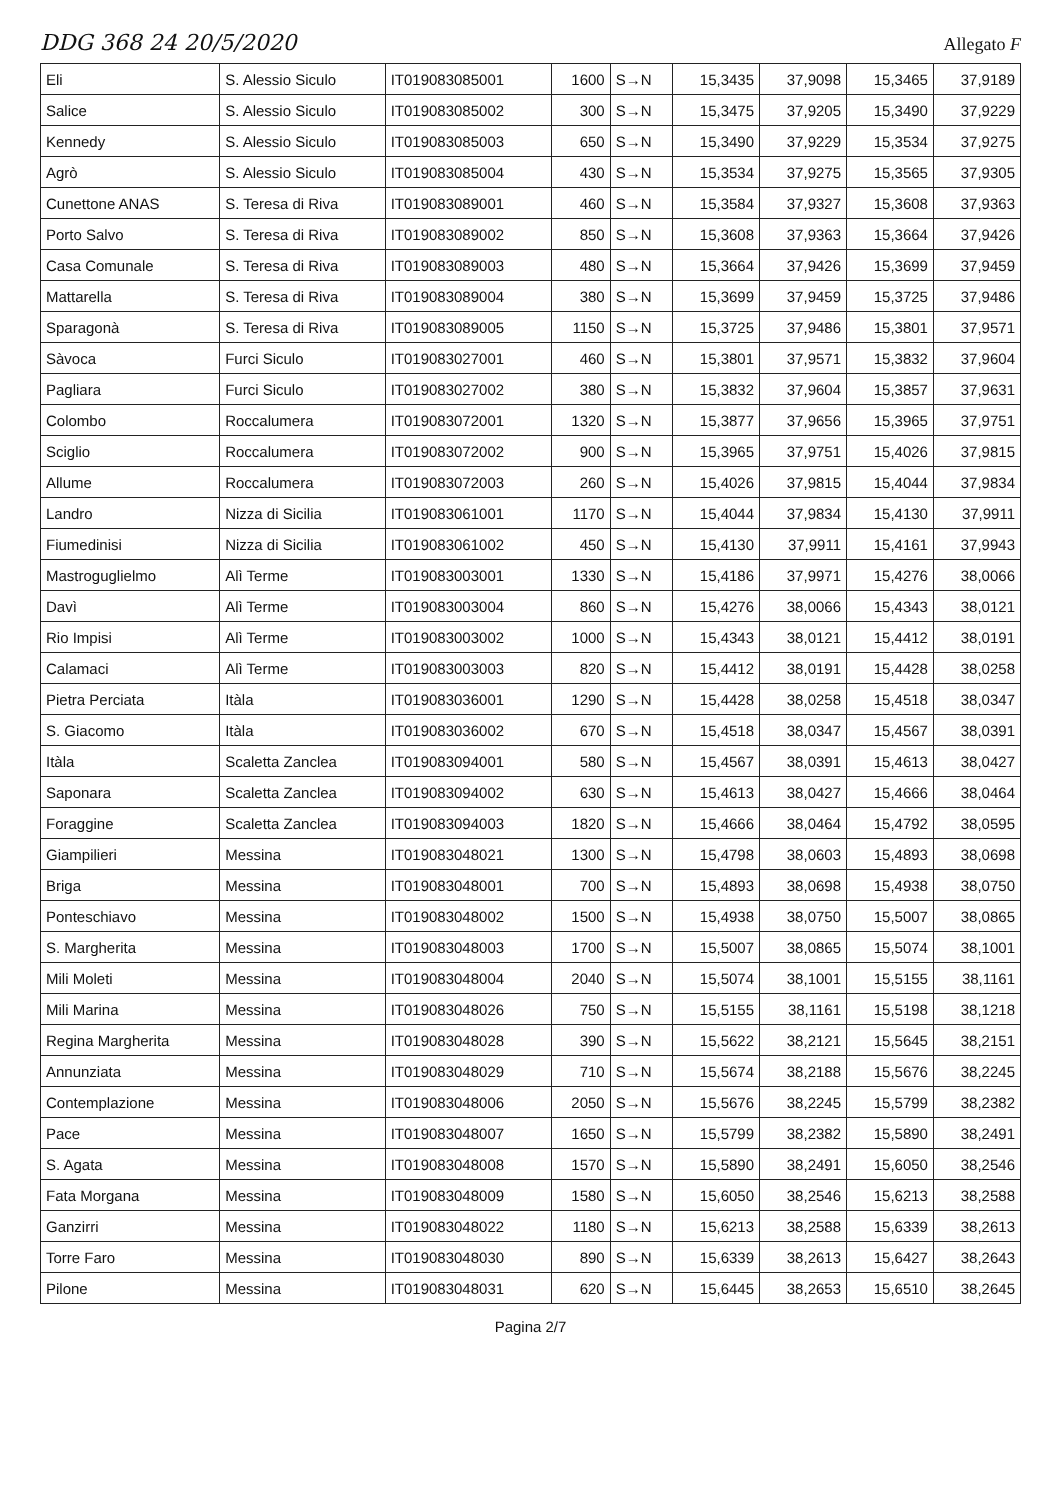DDG 368 24 20/5/2020 Allegato F
| Eli | S. Alessio Siculo | IT019083085001 | 1600 | S→N | 15,3435 | 37,9098 | 15,3465 | 37,9189 |
| Salice | S. Alessio Siculo | IT019083085002 | 300 | S→N | 15,3475 | 37,9205 | 15,3490 | 37,9229 |
| Kennedy | S. Alessio Siculo | IT019083085003 | 650 | S→N | 15,3490 | 37,9229 | 15,3534 | 37,9275 |
| Agrò | S. Alessio Siculo | IT019083085004 | 430 | S→N | 15,3534 | 37,9275 | 15,3565 | 37,9305 |
| Cunettone ANAS | S. Teresa di Riva | IT019083089001 | 460 | S→N | 15,3584 | 37,9327 | 15,3608 | 37,9363 |
| Porto Salvo | S. Teresa di Riva | IT019083089002 | 850 | S→N | 15,3608 | 37,9363 | 15,3664 | 37,9426 |
| Casa Comunale | S. Teresa di Riva | IT019083089003 | 480 | S→N | 15,3664 | 37,9426 | 15,3699 | 37,9459 |
| Mattarella | S. Teresa di Riva | IT019083089004 | 380 | S→N | 15,3699 | 37,9459 | 15,3725 | 37,9486 |
| Sparagonà | S. Teresa di Riva | IT019083089005 | 1150 | S→N | 15,3725 | 37,9486 | 15,3801 | 37,9571 |
| Sàvoca | Furci Siculo | IT019083027001 | 460 | S→N | 15,3801 | 37,9571 | 15,3832 | 37,9604 |
| Pagliara | Furci Siculo | IT019083027002 | 380 | S→N | 15,3832 | 37,9604 | 15,3857 | 37,9631 |
| Colombo | Roccalumera | IT019083072001 | 1320 | S→N | 15,3877 | 37,9656 | 15,3965 | 37,9751 |
| Sciglio | Roccalumera | IT019083072002 | 900 | S→N | 15,3965 | 37,9751 | 15,4026 | 37,9815 |
| Allume | Roccalumera | IT019083072003 | 260 | S→N | 15,4026 | 37,9815 | 15,4044 | 37,9834 |
| Landro | Nizza di Sicilia | IT019083061001 | 1170 | S→N | 15,4044 | 37,9834 | 15,4130 | 37,9911 |
| Fiumedinisi | Nizza di Sicilia | IT019083061002 | 450 | S→N | 15,4130 | 37,9911 | 15,4161 | 37,9943 |
| Mastroguglielmo | Alì Terme | IT019083003001 | 1330 | S→N | 15,4186 | 37,9971 | 15,4276 | 38,0066 |
| Davì | Alì Terme | IT019083003004 | 860 | S→N | 15,4276 | 38,0066 | 15,4343 | 38,0121 |
| Rio Impisi | Alì Terme | IT019083003002 | 1000 | S→N | 15,4343 | 38,0121 | 15,4412 | 38,0191 |
| Calamaci | Alì Terme | IT019083003003 | 820 | S→N | 15,4412 | 38,0191 | 15,4428 | 38,0258 |
| Pietra Perciata | Itàla | IT019083036001 | 1290 | S→N | 15,4428 | 38,0258 | 15,4518 | 38,0347 |
| S. Giacomo | Itàla | IT019083036002 | 670 | S→N | 15,4518 | 38,0347 | 15,4567 | 38,0391 |
| Itàla | Scaletta Zanclea | IT019083094001 | 580 | S→N | 15,4567 | 38,0391 | 15,4613 | 38,0427 |
| Saponara | Scaletta Zanclea | IT019083094002 | 630 | S→N | 15,4613 | 38,0427 | 15,4666 | 38,0464 |
| Foraggine | Scaletta Zanclea | IT019083094003 | 1820 | S→N | 15,4666 | 38,0464 | 15,4792 | 38,0595 |
| Giampilieri | Messina | IT019083048021 | 1300 | S→N | 15,4798 | 38,0603 | 15,4893 | 38,0698 |
| Briga | Messina | IT019083048001 | 700 | S→N | 15,4893 | 38,0698 | 15,4938 | 38,0750 |
| Ponteschiavo | Messina | IT019083048002 | 1500 | S→N | 15,4938 | 38,0750 | 15,5007 | 38,0865 |
| S. Margherita | Messina | IT019083048003 | 1700 | S→N | 15,5007 | 38,0865 | 15,5074 | 38,1001 |
| Mili Moleti | Messina | IT019083048004 | 2040 | S→N | 15,5074 | 38,1001 | 15,5155 | 38,1161 |
| Mili Marina | Messina | IT019083048026 | 750 | S→N | 15,5155 | 38,1161 | 15,5198 | 38,1218 |
| Regina Margherita | Messina | IT019083048028 | 390 | S→N | 15,5622 | 38,2121 | 15,5645 | 38,2151 |
| Annunziata | Messina | IT019083048029 | 710 | S→N | 15,5674 | 38,2188 | 15,5676 | 38,2245 |
| Contemplazione | Messina | IT019083048006 | 2050 | S→N | 15,5676 | 38,2245 | 15,5799 | 38,2382 |
| Pace | Messina | IT019083048007 | 1650 | S→N | 15,5799 | 38,2382 | 15,5890 | 38,2491 |
| S. Agata | Messina | IT019083048008 | 1570 | S→N | 15,5890 | 38,2491 | 15,6050 | 38,2546 |
| Fata Morgana | Messina | IT019083048009 | 1580 | S→N | 15,6050 | 38,2546 | 15,6213 | 38,2588 |
| Ganzirri | Messina | IT019083048022 | 1180 | S→N | 15,6213 | 38,2588 | 15,6339 | 38,2613 |
| Torre Faro | Messina | IT019083048030 | 890 | S→N | 15,6339 | 38,2613 | 15,6427 | 38,2643 |
| Pilone | Messina | IT019083048031 | 620 | S→N | 15,6445 | 38,2653 | 15,6510 | 38,2645 |
Pagina 2/7